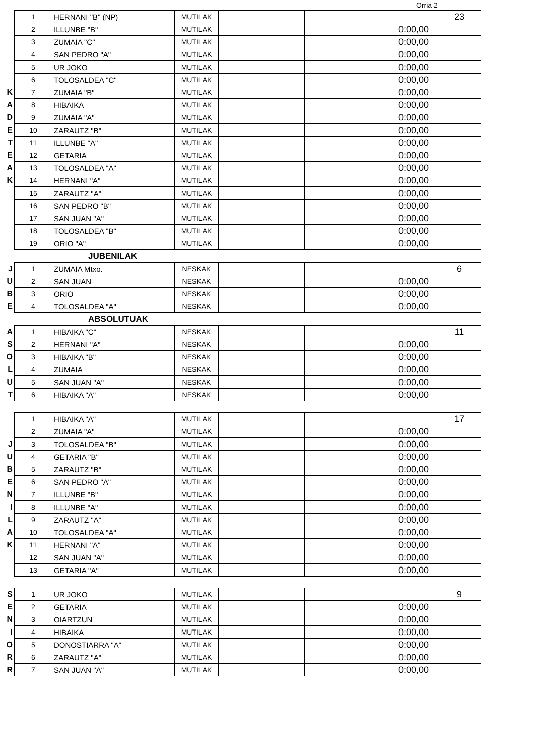Orria 2
| | 1 | HERNANI "B" (NP) | MUTILAK | | | | | | | 23 |
| | 2 | ILLUNBE "B" | MUTILAK | | | | | | 0:00,00 | |
| | 3 | ZUMAIA "C" | MUTILAK | | | | | | 0:00,00 | |
| | 4 | SAN PEDRO "A" | MUTILAK | | | | | | 0:00,00 | |
| | 5 | UR JOKO | MUTILAK | | | | | | 0:00,00 | |
| | 6 | TOLOSALDEA "C" | MUTILAK | | | | | | 0:00,00 | |
| K | 7 | ZUMAIA "B" | MUTILAK | | | | | | 0:00,00 | |
| A | 8 | HIBAIKA | MUTILAK | | | | | | 0:00,00 | |
| D | 9 | ZUMAIA "A" | MUTILAK | | | | | | 0:00,00 | |
| E | 10 | ZARAUTZ "B" | MUTILAK | | | | | | 0:00,00 | |
| T | 11 | ILLUNBE "A" | MUTILAK | | | | | | 0:00,00 | |
| E | 12 | GETARIA | MUTILAK | | | | | | 0:00,00 | |
| A | 13 | TOLOSALDEA "A" | MUTILAK | | | | | | 0:00,00 | |
| K | 14 | HERNANI "A" | MUTILAK | | | | | | 0:00,00 | |
| | 15 | ZARAUTZ "A" | MUTILAK | | | | | | 0:00,00 | |
| | 16 | SAN PEDRO "B" | MUTILAK | | | | | | 0:00,00 | |
| | 17 | SAN JUAN "A" | MUTILAK | | | | | | 0:00,00 | |
| | 18 | TOLOSALDEA "B" | MUTILAK | | | | | | 0:00,00 | |
| | 19 | ORIO "A" | MUTILAK | | | | | | 0:00,00 | |
JUBENILAK
| J | 1 | ZUMAIA Mtxo. | NESKAK | | | | | | | 6 |
| U | 2 | SAN JUAN | NESKAK | | | | | | 0:00,00 | |
| B | 3 | ORIO | NESKAK | | | | | | 0:00,00 | |
| E | 4 | TOLOSALDEA "A" | NESKAK | | | | | | 0:00,00 | |
ABSOLUTUAK
| A | 1 | HIBAIKA "C" | NESKAK | | | | | | | 11 |
| S | 2 | HERNANI "A" | NESKAK | | | | | | 0:00,00 | |
| O | 3 | HIBAIKA "B" | NESKAK | | | | | | 0:00,00 | |
| L | 4 | ZUMAIA | NESKAK | | | | | | 0:00,00 | |
| U | 5 | SAN JUAN "A" | NESKAK | | | | | | 0:00,00 | |
| T | 6 | HIBAIKA "A" | NESKAK | | | | | | 0:00,00 | |
| | 1 | HIBAIKA "A" | MUTILAK | | | | | | | 17 |
| | 2 | ZUMAIA "A" | MUTILAK | | | | | | 0:00,00 | |
| J | 3 | TOLOSALDEA "B" | MUTILAK | | | | | | 0:00,00 | |
| U | 4 | GETARIA "B" | MUTILAK | | | | | | 0:00,00 | |
| B | 5 | ZARAUTZ "B" | MUTILAK | | | | | | 0:00,00 | |
| E | 6 | SAN PEDRO "A" | MUTILAK | | | | | | 0:00,00 | |
| N | 7 | ILLUNBE "B" | MUTILAK | | | | | | 0:00,00 | |
| I | 8 | ILLUNBE "A" | MUTILAK | | | | | | 0:00,00 | |
| L | 9 | ZARAUTZ "A" | MUTILAK | | | | | | 0:00,00 | |
| A | 10 | TOLOSALDEA "A" | MUTILAK | | | | | | 0:00,00 | |
| K | 11 | HERNANI "A" | MUTILAK | | | | | | 0:00,00 | |
| | 12 | SAN JUAN "A" | MUTILAK | | | | | | 0:00,00 | |
| | 13 | GETARIA "A" | MUTILAK | | | | | | 0:00,00 | |
| S | 1 | UR JOKO | MUTILAK | | | | | | | 9 |
| E | 2 | GETARIA | MUTILAK | | | | | | 0:00,00 | |
| N | 3 | OIARTZUN | MUTILAK | | | | | | 0:00,00 | |
| I | 4 | HIBAIKA | MUTILAK | | | | | | 0:00,00 | |
| O | 5 | DONOSTIARRA "A" | MUTILAK | | | | | | 0:00,00 | |
| R | 6 | ZARAUTZ "A" | MUTILAK | | | | | | 0:00,00 | |
| R | 7 | SAN JUAN "A" | MUTILAK | | | | | | 0:00,00 | |